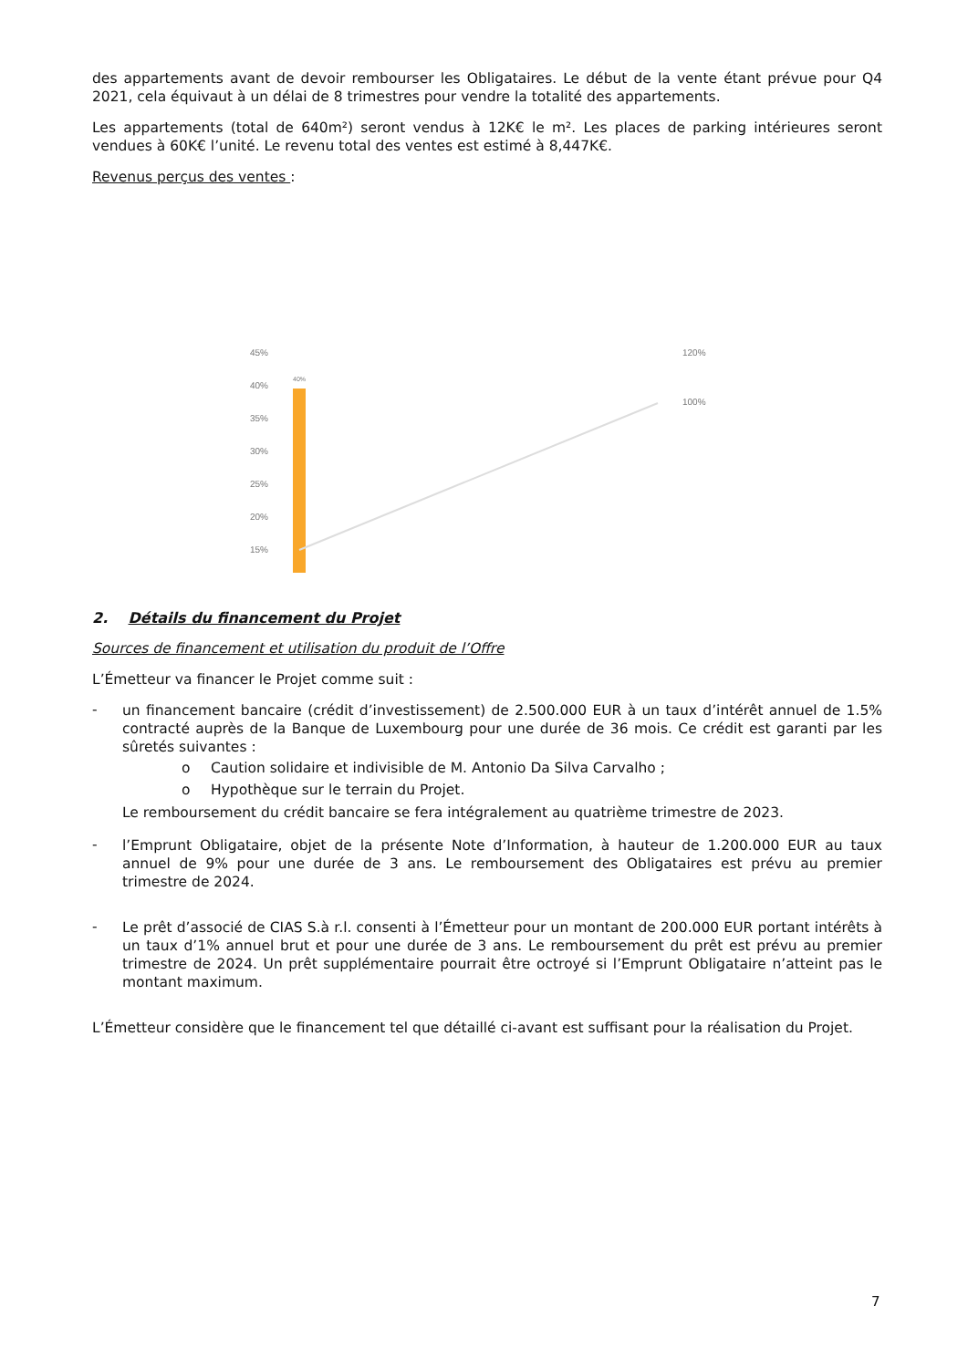des appartements avant de devoir rembourser les Obligataires. Le début de la vente étant prévue pour Q4 2021, cela équivaut à un délai de 8 trimestres pour vendre la totalité des appartements.
Les appartements (total de 640m²) seront vendus à 12K€ le m². Les places de parking intérieures seront vendues à 60K€ l’unité. Le revenu total des ventes est estimé à 8,447K€.
Revenus perçus des ventes :
45%
40%
35%
30%
25%
20%
15%
120%
100%
40%
2. Détails du financement du Projet
Sources de financement et utilisation du produit de l’Offre
L’Émetteur va financer le Projet comme suit :
-
un financement bancaire (crédit d’investissement) de 2.500.000 EUR à un taux d’intérêt annuel de 1.5% contracté auprès de la Banque de Luxembourg pour une durée de 36 mois. Ce crédit est garanti par les sûretés suivantes :
o Caution solidaire et indivisible de M. Antonio Da Silva Carvalho ;
o Hypothèque sur le terrain du Projet.
Le remboursement du crédit bancaire se fera intégralement au quatrième trimestre de 2023.
-
l’Emprunt Obligataire, objet de la présente Note d’Information, à hauteur de 1.200.000 EUR au taux annuel de 9% pour une durée de 3 ans. Le remboursement des Obligataires est prévu au premier trimestre de 2024.
-
Le prêt d’associé de CIAS S.à r.l. consenti à l’Émetteur pour un montant de 200.000 EUR portant intérêts à un taux d’1% annuel brut et pour une durée de 3 ans. Le remboursement du prêt est prévu au premier trimestre de 2024. Un prêt supplémentaire pourrait être octroyé si l’Emprunt Obligataire n’atteint pas le montant maximum.
L’Émetteur considère que le financement tel que détaillé ci-avant est suffisant pour la réalisation du Projet.
7